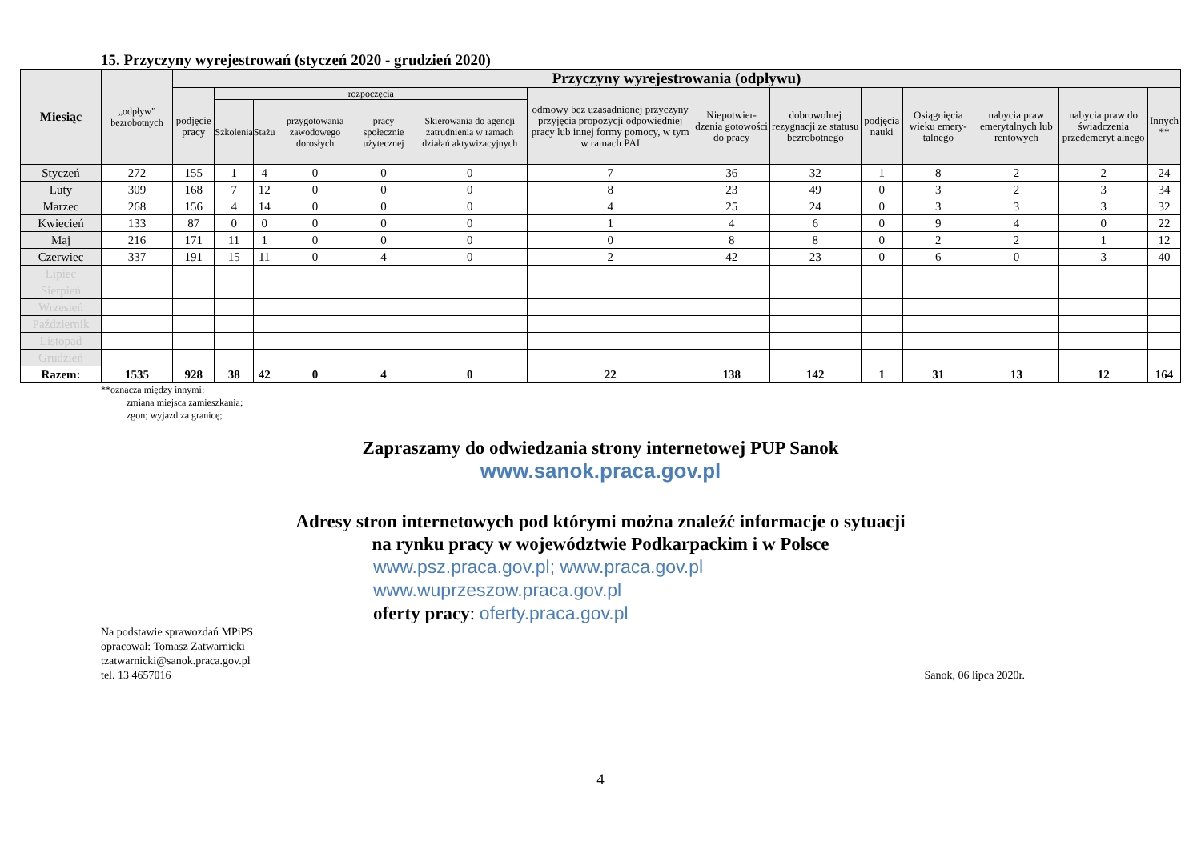15. Przyczyny wyrejestrowań (styczeń 2020 - grudzień 2020)
| Miesiąc | „odpływ” bezrobotnych | Przyczyny wyrejestrowania (odpływu) | | | | | | | | | | | | | |
| --- | --- | --- | --- | --- | --- | --- | --- | --- | --- | --- | --- | --- | --- | --- | --- |
| | | podjęcie pracy | rozpoczęcia | | | | | odmowy bez uzasadnionej przyczyny przyjęcia propozycji odpowiedniej pracy lub innej formy pomocy, w tym w ramach PAI | Niepotwier-dzenia gotowości do pracy | dobrowolnej rezygnacji ze statusu bezrobotnego | podjęcia nauki | Osiągnięcia wieku emery-talnego | nabycia praw emerytalnych lub rentowych | nabycia praw do świadczenia przedemeryt alnego | Innych ** |
| | | | Szkolenia | Stażu | przygotowania zawodowego dorosłych | pracy społecznie użytecznej | Skierowania do agencji zatrudnienia w ramach działań aktywizacyjnych | | | | | | | | |
| Styczeń | 272 | 155 | 1 | 4 | 0 | 0 | 0 | 7 | 36 | 32 | 1 | 8 | 2 | 2 | 24 |
| Luty | 309 | 168 | 7 | 12 | 0 | 0 | 0 | 8 | 23 | 49 | 0 | 3 | 2 | 3 | 34 |
| Marzec | 268 | 156 | 4 | 14 | 0 | 0 | 0 | 4 | 25 | 24 | 0 | 3 | 3 | 3 | 32 |
| Kwiecień | 133 | 87 | 0 | 0 | 0 | 0 | 0 | 1 | 4 | 6 | 0 | 9 | 4 | 0 | 22 |
| Maj | 216 | 171 | 11 | 1 | 0 | 0 | 0 | 0 | 8 | 8 | 0 | 2 | 2 | 1 | 12 |
| Czerwiec | 337 | 191 | 15 | 11 | 0 | 4 | 0 | 2 | 42 | 23 | 0 | 6 | 0 | 3 | 40 |
| Lipiec | | | | | | | | | | | | | | | |
| Sierpień | | | | | | | | | | | | | | | |
| Wrzesień | | | | | | | | | | | | | | | |
| Październik | | | | | | | | | | | | | | | |
| Listopad | | | | | | | | | | | | | | | |
| Grudzień | | | | | | | | | | | | | | | |
| Razem: | 1535 | 928 | 38 | 42 | 0 | 4 | 0 | 22 | 138 | 142 | 1 | 31 | 13 | 12 | 164 |
**oznacza między innymi:
zmiana miejsca zamieszkania;
zgon; wyjazd za granicę;
Zapraszamy do odwiedzania strony internetowej PUP Sanok
www.sanok.praca.gov.pl
Adresy stron internetowych pod którymi można znaleźć informacje o sytuacji
na rynku pracy w województwie Podkarpackim i w Polsce
www.psz.praca.gov.pl; www.praca.gov.pl
www.wuprzeszow.praca.gov.pl
oferty pracy: oferty.praca.gov.pl
Na podstawie sprawozdań MPiPS
opracował: Tomasz Zatwarnicki
tzatwarnicki@sanok.praca.gov.pl
tel. 13 4657016
Sanok, 06 lipca 2020r.
4